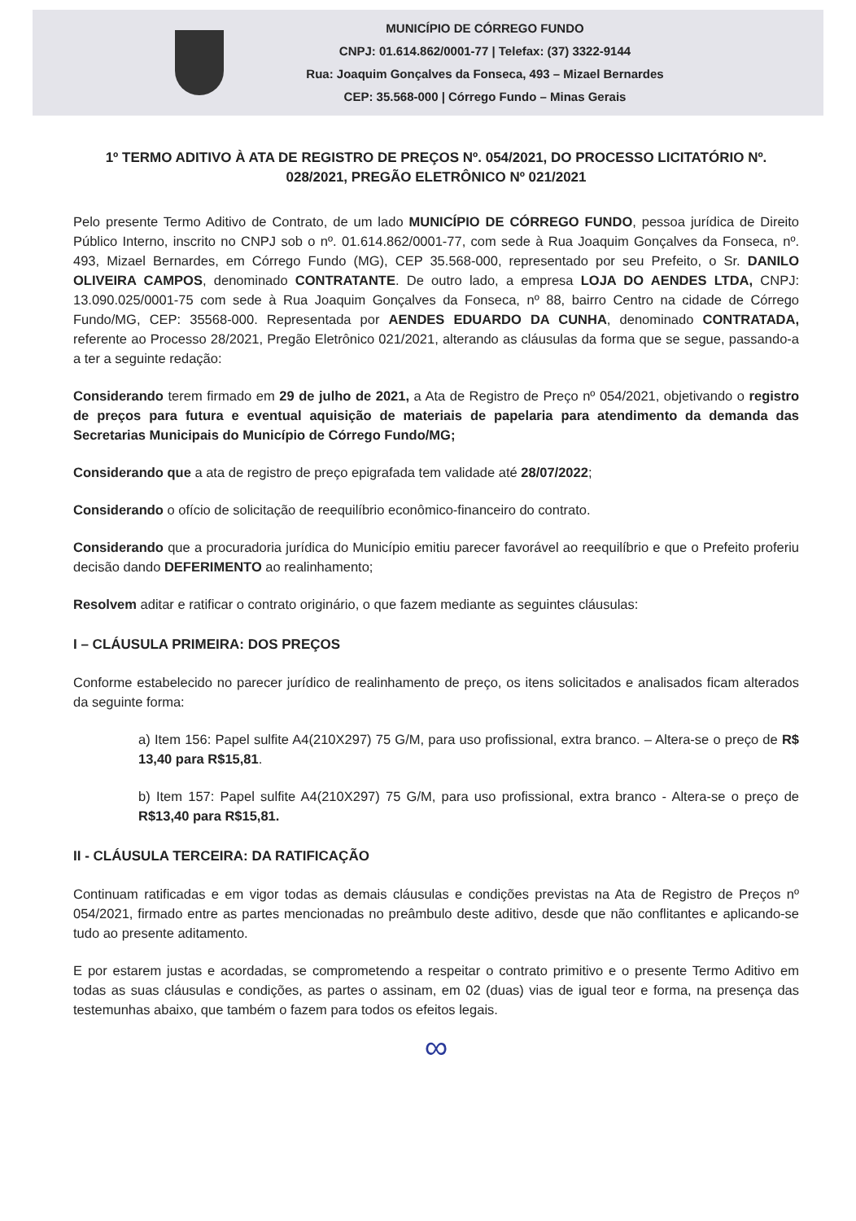MUNICÍPIO DE CÓRREGO FUNDO
CNPJ: 01.614.862/0001-77 | Telefax: (37) 3322-9144
Rua: Joaquim Gonçalves da Fonseca, 493 – Mizael Bernardes
CEP: 35.568-000 | Córrego Fundo – Minas Gerais
1º TERMO ADITIVO À ATA DE REGISTRO DE PREÇOS Nº. 054/2021, DO PROCESSO LICITATÓRIO Nº. 028/2021, PREGÃO ELETRÔNICO Nº 021/2021
Pelo presente Termo Aditivo de Contrato, de um lado MUNICÍPIO DE CÓRREGO FUNDO, pessoa jurídica de Direito Público Interno, inscrito no CNPJ sob o nº. 01.614.862/0001-77, com sede à Rua Joaquim Gonçalves da Fonseca, nº. 493, Mizael Bernardes, em Córrego Fundo (MG), CEP 35.568-000, representado por seu Prefeito, o Sr. DANILO OLIVEIRA CAMPOS, denominado CONTRATANTE. De outro lado, a empresa LOJA DO AENDES LTDA, CNPJ: 13.090.025/0001-75 com sede à Rua Joaquim Gonçalves da Fonseca, nº 88, bairro Centro na cidade de Córrego Fundo/MG, CEP: 35568-000. Representada por AENDES EDUARDO DA CUNHA, denominado CONTRATADA, referente ao Processo 28/2021, Pregão Eletrônico 021/2021, alterando as cláusulas da forma que se segue, passando-a a ter a seguinte redação:
Considerando terem firmado em 29 de julho de 2021, a Ata de Registro de Preço nº 054/2021, objetivando o registro de preços para futura e eventual aquisição de materiais de papelaria para atendimento da demanda das Secretarias Municipais do Município de Córrego Fundo/MG;
Considerando que a ata de registro de preço epigrafada tem validade até 28/07/2022;
Considerando o ofício de solicitação de reequilíbrio econômico-financeiro do contrato.
Considerando que a procuradoria jurídica do Município emitiu parecer favorável ao reequilíbrio e que o Prefeito proferiu decisão dando DEFERIMENTO ao realinhamento;
Resolvem aditar e ratificar o contrato originário, o que fazem mediante as seguintes cláusulas:
I – CLÁUSULA PRIMEIRA: DOS PREÇOS
Conforme estabelecido no parecer jurídico de realinhamento de preço, os itens solicitados e analisados ficam alterados da seguinte forma:
a) Item 156: Papel sulfite A4(210X297) 75 G/M, para uso profissional, extra branco. – Altera-se o preço de R$ 13,40 para R$15,81.
b) Item 157: Papel sulfite A4(210X297) 75 G/M, para uso profissional, extra branco - Altera-se o preço de R$13,40 para R$15,81.
II - CLÁUSULA TERCEIRA: DA RATIFICAÇÃO
Continuam ratificadas e em vigor todas as demais cláusulas e condições previstas na Ata de Registro de Preços nº 054/2021, firmado entre as partes mencionadas no preâmbulo deste aditivo, desde que não conflitantes e aplicando-se tudo ao presente aditamento.
E por estarem justas e acordadas, se comprometendo a respeitar o contrato primitivo e o presente Termo Aditivo em todas as suas cláusulas e condições, as partes o assinam, em 02 (duas) vias de igual teor e forma, na presença das testemunhas abaixo, que também o fazem para todos os efeitos legais.
∞